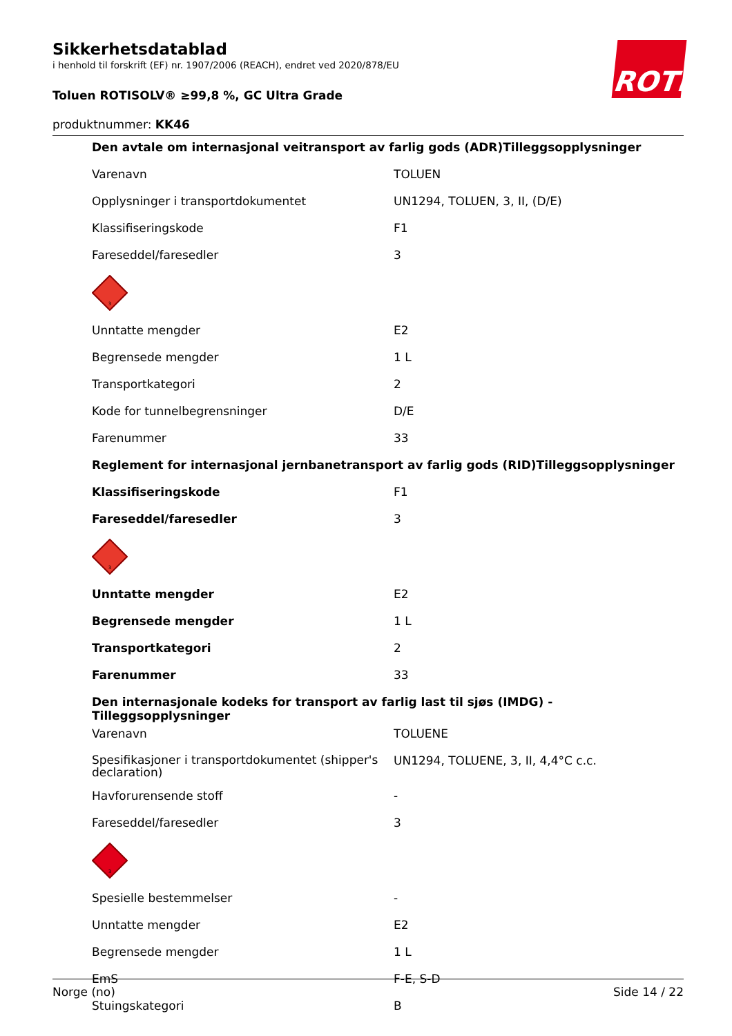ROTH
Sikkerhetsdatablad
i henhold til forskrift (EF) nr. 1907/2006 (REACH), endret ved 2020/878/EU
Toluen ROTISOLV® ≥99,8 %, GC Ultra Grade
produktnummer: KK46
| Den avtale om internasjonal veitransport av farlig gods (ADR)Tilleggsopplysninger | |
| Varenavn | TOLUEN |
| Opplysninger i transportdokumentet | UN1294, TOLUEN, 3, II, (D/E) |
| Klassifiseringskode | F1 |
| Fareseddel/faresedler | 3 |
| 3 | |
| Unntatte mengder | E2 |
| Begrensede mengder | 1 L |
| Transportkategori | 2 |
| Kode for tunnelbegrensninger | D/E |
| Farenummer | 33 |
| Reglement for internasjonal jernbanetransport av farlig gods (RID)Tilleggsopplysninger | |
| Klassifiseringskode | F1 |
| Fareseddel/faresedler | 3 |
| 3 | |
| Unntatte mengder | E2 |
| Begrensede mengder | 1 L |
| Transportkategori | 2 |
| Farenummer | 33 |
| Den internasjonale kodeks for transport av farlig last til sjøs (IMDG) - Tilleggsopplysninger | |
| Varenavn | TOLUENE |
| Spesifikasjoner i transportdokumentet (shipper's declaration) | UN1294, TOLUENE, 3, II, 4,4°C c.c. |
| Havforurensende stoff | - |
| Fareseddel/faresedler | 3 |
| 3 | |
| Spesielle bestemmelser | - |
| Unntatte mengder | E2 |
| Begrensede mengder | 1 L |
| EmS | F-E, S-D |
| Stuingskategori | B |
Norge (no) Side 14 / 22